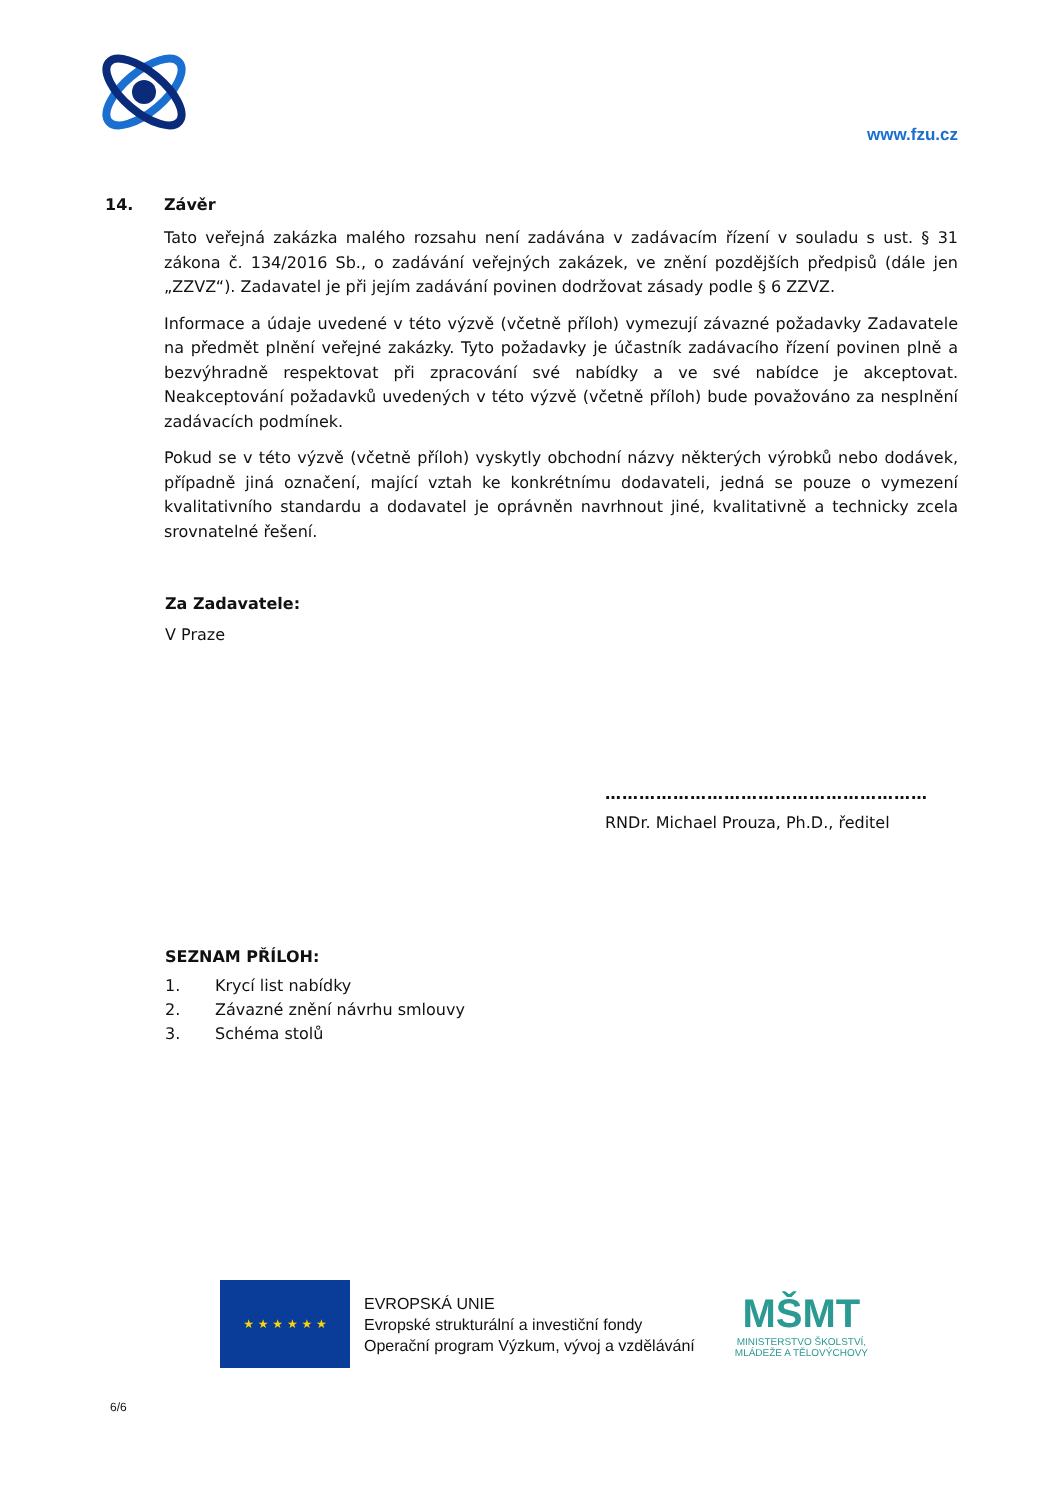www.fzu.cz
14. Závěr
Tato veřejná zakázka malého rozsahu není zadávána v zadávacím řízení v souladu s ust. § 31 zákona č. 134/2016 Sb., o zadávání veřejných zakázek, ve znění pozdějších předpisů (dále jen „ZZVZ“). Zadavatel je při jejím zadávání povinen dodržovat zásady podle § 6 ZZVZ.
Informace a údaje uvedené v této výzvě (včetně příloh) vymezují závazné požadavky Zadavatele na předmět plnění veřejné zakázky. Tyto požadavky je účastník zadávacího řízení povinen plně a bezvýhradně respektovat při zpracování své nabídky a ve své nabídce je akceptovat. Neakceptování požadavků uvedených v této výzvě (včetně příloh) bude považováno za nesplnění zadávacích podmínek.
Pokud se v této výzvě (včetně příloh) vyskytly obchodní názvy některých výrobků nebo dodávek, případně jiná označení, mající vztah ke konkrétnímu dodavateli, jedná se pouze o vymezení kvalitativního standardu a dodavatel je oprávněn navrhnout jiné, kvalitativně a technicky zcela srovnatelné řešení.
Za Zadavatele:
V Praze
…………………………………………………
RNDr. Michael Prouza, Ph.D., ředitel
SEZNAM PŘÍLOH:
1. Krycí list nabídky
2. Závazné znění návrhu smlouvy
3. Schéma stolů
★ ★ ★ ★ ★ ★
EVROPSKÁ UNIE
Evropské strukturální a investiční fondy
Operační program Výzkum, vývoj a vzdělávání
MŠMT
MINISTERSTVO ŠKOLSTVÍ,
MLÁDEŽE A TĚLOVÝCHOVY
6/6